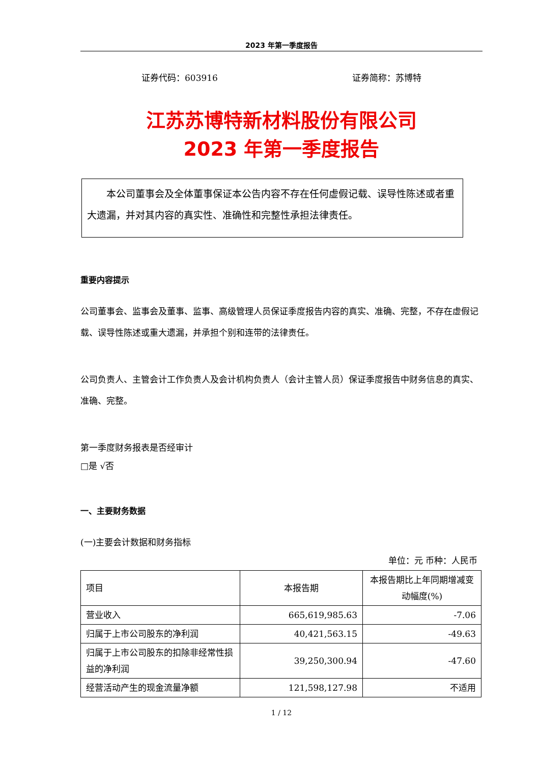2023 年第一季度报告
证券代码：603916 证券简称：苏博特
江苏苏博特新材料股份有限公司
2023 年第一季度报告
本公司董事会及全体董事保证本公告内容不存在任何虚假记载、误导性陈述或者重大遗漏，并对其内容的真实性、准确性和完整性承担法律责任。
重要内容提示
公司董事会、监事会及董事、监事、高级管理人员保证季度报告内容的真实、准确、完整，不存在虚假记载、误导性陈述或重大遗漏，并承担个别和连带的法律责任。
公司负责人、主管会计工作负责人及会计机构负责人（会计主管人员）保证季度报告中财务信息的真实、准确、完整。
第一季度财务报表是否经审计
□是 √否
一、主要财务数据
(一)主要会计数据和财务指标
单位：元 币种：人民币
| 项目 | 本报告期 | 本报告期比上年同期增减变动幅度(%) |
| 营业收入 | 665,619,985.63 | -7.06 |
| 归属于上市公司股东的净利润 | 40,421,563.15 | -49.63 |
| 归属于上市公司股东的扣除非经常性损益的净利润 | 39,250,300.94 | -47.60 |
| 经营活动产生的现金流量净额 | 121,598,127.98 | 不适用 |
1 / 12